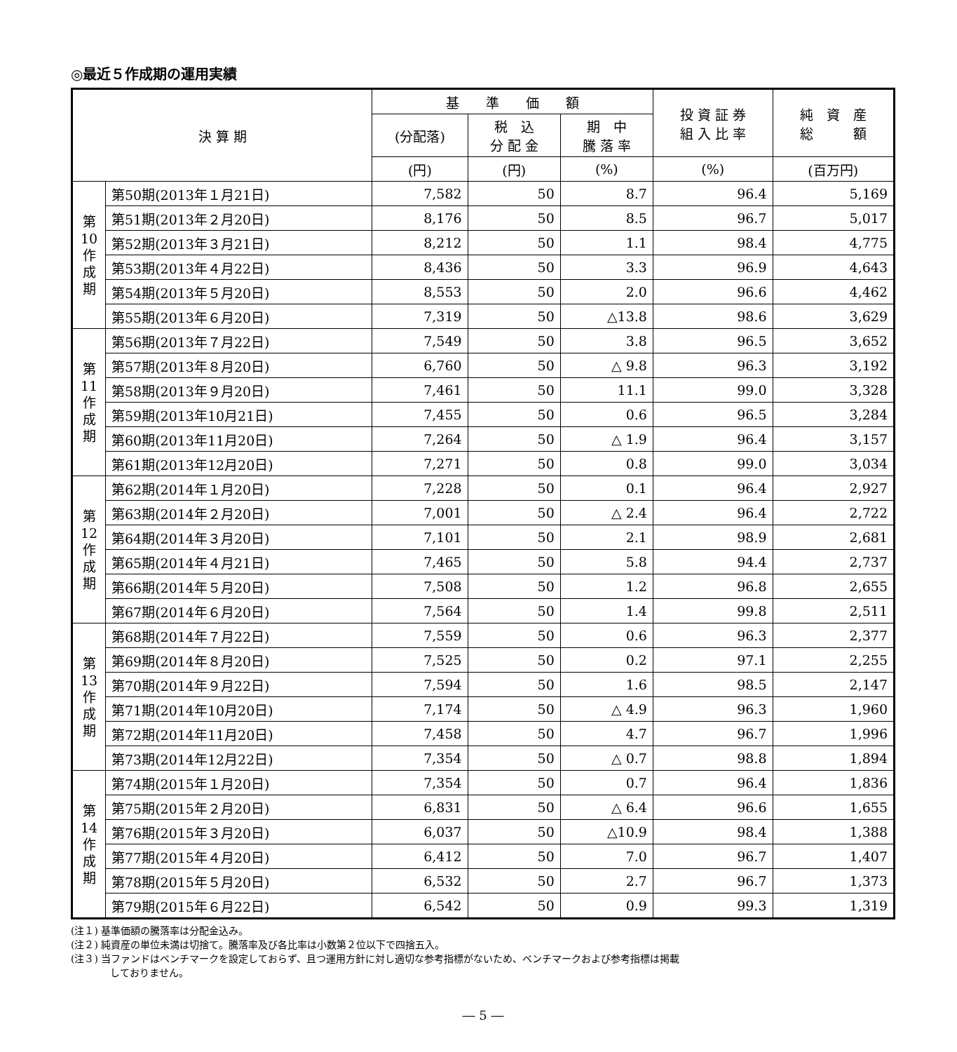◎最近５作成期の運用実績
| 決 算 期 | | 基 準 価 額 | | | 投 資 証 券 組 入 比 率 | 純 資 産 総 額 |
| --- | --- | --- | --- | --- | --- | --- |
| | | (分配落) | 税 込 分 配 金 | 期 中 騰 落 率 | | |
| | | (円) | (円) | (%) | (%) | (百万円) |
| 第 10 作 成 期 | 第50期(2013年１月21日) | 7,582 | 50 | 8.7 | 96.4 | 5,169 |
| | 第51期(2013年２月20日) | 8,176 | 50 | 8.5 | 96.7 | 5,017 |
| | 第52期(2013年３月21日) | 8,212 | 50 | 1.1 | 98.4 | 4,775 |
| | 第53期(2013年４月22日) | 8,436 | 50 | 3.3 | 96.9 | 4,643 |
| | 第54期(2013年５月20日) | 8,553 | 50 | 2.0 | 96.6 | 4,462 |
| | 第55期(2013年６月20日) | 7,319 | 50 | △13.8 | 98.6 | 3,629 |
| 第 11 作 成 期 | 第56期(2013年７月22日) | 7,549 | 50 | 3.8 | 96.5 | 3,652 |
| | 第57期(2013年８月20日) | 6,760 | 50 | △ 9.8 | 96.3 | 3,192 |
| | 第58期(2013年９月20日) | 7,461 | 50 | 11.1 | 99.0 | 3,328 |
| | 第59期(2013年10月21日) | 7,455 | 50 | 0.6 | 96.5 | 3,284 |
| | 第60期(2013年11月20日) | 7,264 | 50 | △ 1.9 | 96.4 | 3,157 |
| | 第61期(2013年12月20日) | 7,271 | 50 | 0.8 | 99.0 | 3,034 |
| 第 12 作 成 期 | 第62期(2014年１月20日) | 7,228 | 50 | 0.1 | 96.4 | 2,927 |
| | 第63期(2014年２月20日) | 7,001 | 50 | △ 2.4 | 96.4 | 2,722 |
| | 第64期(2014年３月20日) | 7,101 | 50 | 2.1 | 98.9 | 2,681 |
| | 第65期(2014年４月21日) | 7,465 | 50 | 5.8 | 94.4 | 2,737 |
| | 第66期(2014年５月20日) | 7,508 | 50 | 1.2 | 96.8 | 2,655 |
| | 第67期(2014年６月20日) | 7,564 | 50 | 1.4 | 99.8 | 2,511 |
| 第 13 作 成 期 | 第68期(2014年７月22日) | 7,559 | 50 | 0.6 | 96.3 | 2,377 |
| | 第69期(2014年８月20日) | 7,525 | 50 | 0.2 | 97.1 | 2,255 |
| | 第70期(2014年９月22日) | 7,594 | 50 | 1.6 | 98.5 | 2,147 |
| | 第71期(2014年10月20日) | 7,174 | 50 | △ 4.9 | 96.3 | 1,960 |
| | 第72期(2014年11月20日) | 7,458 | 50 | 4.7 | 96.7 | 1,996 |
| | 第73期(2014年12月22日) | 7,354 | 50 | △ 0.7 | 98.8 | 1,894 |
| 第 14 作 成 期 | 第74期(2015年１月20日) | 7,354 | 50 | 0.7 | 96.4 | 1,836 |
| | 第75期(2015年２月20日) | 6,831 | 50 | △ 6.4 | 96.6 | 1,655 |
| | 第76期(2015年３月20日) | 6,037 | 50 | △10.9 | 98.4 | 1,388 |
| | 第77期(2015年４月20日) | 6,412 | 50 | 7.0 | 96.7 | 1,407 |
| | 第78期(2015年５月20日) | 6,532 | 50 | 2.7 | 96.7 | 1,373 |
| | 第79期(2015年６月22日) | 6,542 | 50 | 0.9 | 99.3 | 1,319 |
(注１) 基準価額の騰落率は分配金込み。
(注２) 純資産の単位未満は切捨て。騰落率及び各比率は小数第２位以下で四捨五入。
(注３) 当ファンドはベンチマークを設定しておらず、且つ運用方針に対し適切な参考指標がないため、ベンチマークおよび参考指標は掲載
　　　　しておりません。
― 5 ―